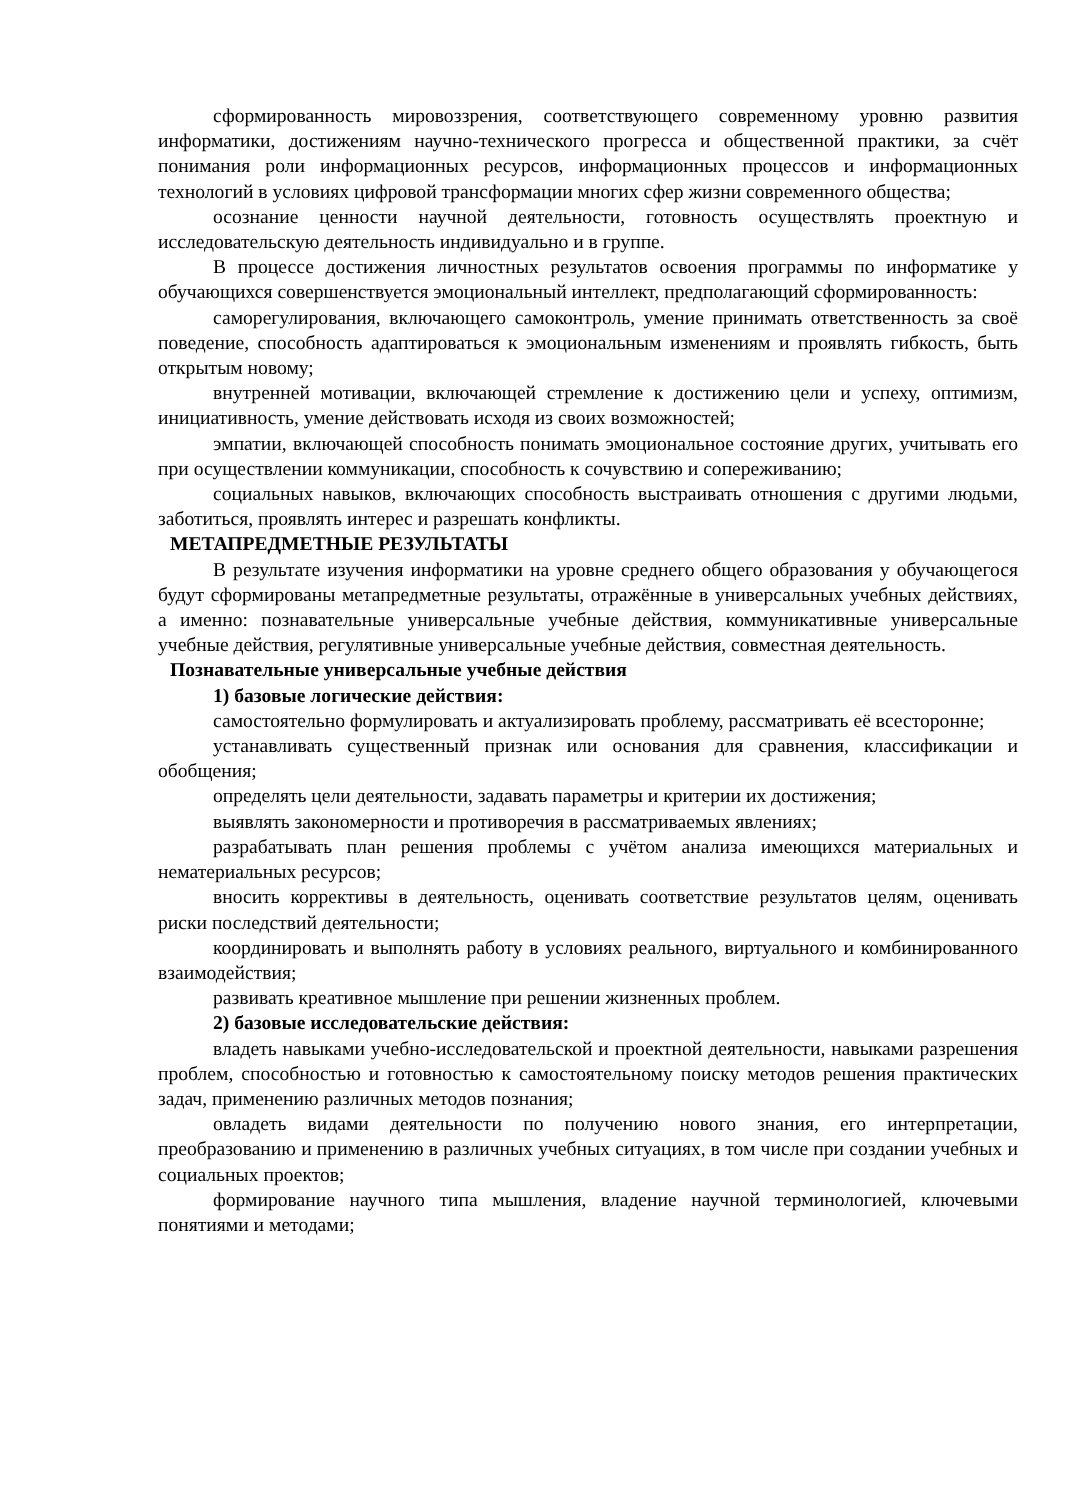сформированность мировоззрения, соответствующего современному уровню развития информатики, достижениям научно-технического прогресса и общественной практики, за счёт понимания роли информационных ресурсов, информационных процессов и информационных технологий в условиях цифровой трансформации многих сфер жизни современного общества;
осознание ценности научной деятельности, готовность осуществлять проектную и исследовательскую деятельность индивидуально и в группе.
В процессе достижения личностных результатов освоения программы по информатике у обучающихся совершенствуется эмоциональный интеллект, предполагающий сформированность:
саморегулирования, включающего самоконтроль, умение принимать ответственность за своё поведение, способность адаптироваться к эмоциональным изменениям и проявлять гибкость, быть открытым новому;
внутренней мотивации, включающей стремление к достижению цели и успеху, оптимизм, инициативность, умение действовать исходя из своих возможностей;
эмпатии, включающей способность понимать эмоциональное состояние других, учитывать его при осуществлении коммуникации, способность к сочувствию и сопереживанию;
социальных навыков, включающих способность выстраивать отношения с другими людьми, заботиться, проявлять интерес и разрешать конфликты.
МЕТАПРЕДМЕТНЫЕ РЕЗУЛЬТАТЫ
В результате изучения информатики на уровне среднего общего образования у обучающегося будут сформированы метапредметные результаты, отражённые в универсальных учебных действиях, а именно: познавательные универсальные учебные действия, коммуникативные универсальные учебные действия, регулятивные универсальные учебные действия, совместная деятельность.
Познавательные универсальные учебные действия
1) базовые логические действия:
самостоятельно формулировать и актуализировать проблему, рассматривать её всесторонне;
устанавливать существенный признак или основания для сравнения, классификации и обобщения;
определять цели деятельности, задавать параметры и критерии их достижения;
выявлять закономерности и противоречия в рассматриваемых явлениях;
разрабатывать план решения проблемы с учётом анализа имеющихся материальных и нематериальных ресурсов;
вносить коррективы в деятельность, оценивать соответствие результатов целям, оценивать риски последствий деятельности;
координировать и выполнять работу в условиях реального, виртуального и комбинированного взаимодействия;
развивать креативное мышление при решении жизненных проблем.
2) базовые исследовательские действия:
владеть навыками учебно-исследовательской и проектной деятельности, навыками разрешения проблем, способностью и готовностью к самостоятельному поиску методов решения практических задач, применению различных методов познания;
овладеть видами деятельности по получению нового знания, его интерпретации, преобразованию и применению в различных учебных ситуациях, в том числе при создании учебных и социальных проектов;
формирование научного типа мышления, владение научной терминологией, ключевыми понятиями и методами;